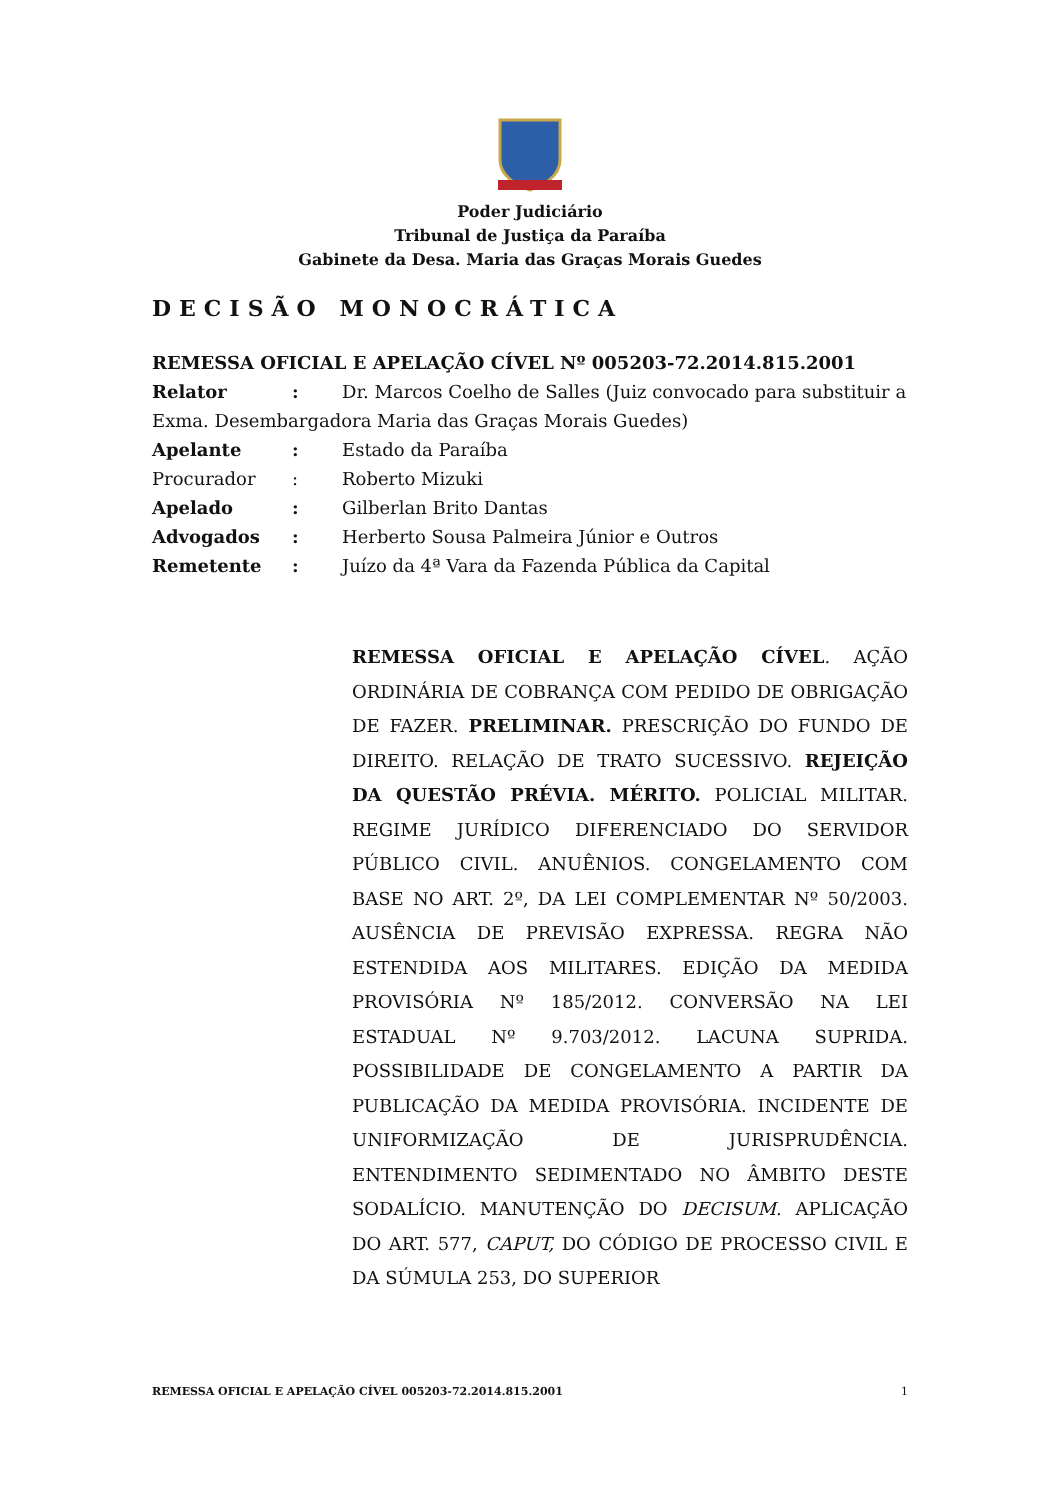Poder Judiciário
Tribunal de Justiça da Paraíba
Gabinete da Desa. Maria das Graças Morais Guedes
DECISÃO MONOCRÁTICA
REMESSA OFICIAL E APELAÇÃO CÍVEL Nº 005203-72.2014.815.2001
Relator: Dr. Marcos Coelho de Salles (Juiz convocado para substituir a Exma. Desembargadora Maria das Graças Morais Guedes)
Apelante: Estado da Paraíba
Procurador: Roberto Mizuki
Apelado: Gilberlan Brito Dantas
Advogados: Herberto Sousa Palmeira Júnior e Outros
Remetente: Juízo da 4ª Vara da Fazenda Pública da Capital
REMESSA OFICIAL E APELAÇÃO CÍVEL. AÇÃO ORDINÁRIA DE COBRANÇA COM PEDIDO DE OBRIGAÇÃO DE FAZER. PRELIMINAR. PRESCRIÇÃO DO FUNDO DE DIREITO. RELAÇÃO DE TRATO SUCESSIVO. REJEIÇÃO DA QUESTÃO PRÉVIA. MÉRITO. POLICIAL MILITAR. REGIME JURÍDICO DIFERENCIADO DO SERVIDOR PÚBLICO CIVIL. ANUÊNIOS. CONGELAMENTO COM BASE NO ART. 2º, DA LEI COMPLEMENTAR Nº 50/2003. AUSÊNCIA DE PREVISÃO EXPRESSA. REGRA NÃO ESTENDIDA AOS MILITARES. EDIÇÃO DA MEDIDA PROVISÓRIA Nº 185/2012. CONVERSÃO NA LEI ESTADUAL Nº 9.703/2012. LACUNA SUPRIDA. POSSIBILIDADE DE CONGELAMENTO A PARTIR DA PUBLICAÇÃO DA MEDIDA PROVISÓRIA. INCIDENTE DE UNIFORMIZAÇÃO DE JURISPRUDÊNCIA. ENTENDIMENTO SEDIMENTADO NO ÂMBITO DESTE SODALÍCIO. MANUTENÇÃO DO DECISUM. APLICAÇÃO DO ART. 577, CAPUT, DO CÓDIGO DE PROCESSO CIVIL E DA SÚMULA 253, DO SUPERIOR
REMESSA OFICIAL E APELAÇÃO CÍVEL 005203-72.2014.815.2001 1